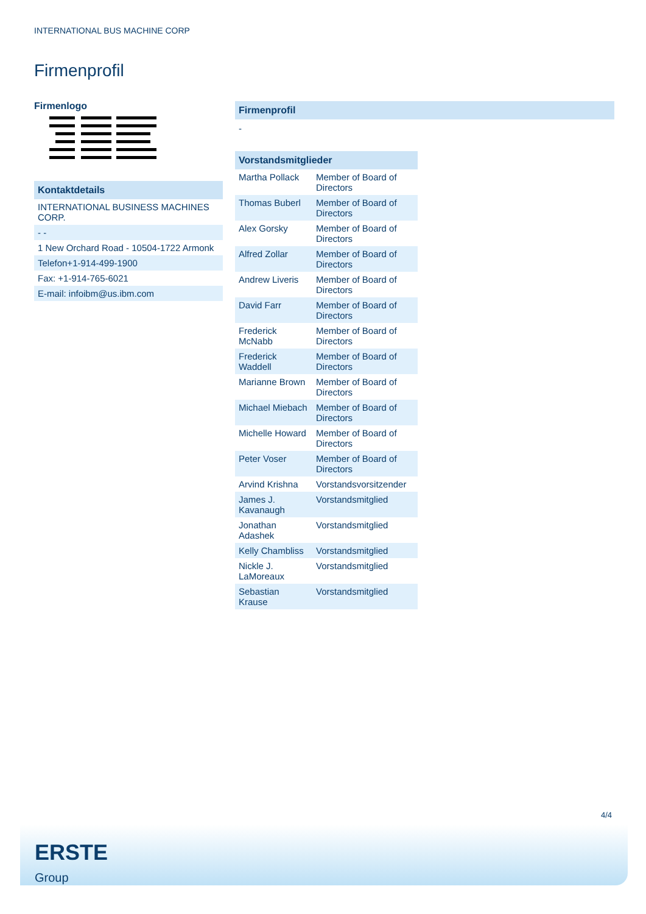INTERNATIONAL BUS MACHINE CORP
Firmenprofil
Firmenlogo
Kontaktdetails
| INTERNATIONAL BUSINESS MACHINES CORP. |
| - - |
| 1 New Orchard Road - 10504-1722 Armonk |
| Telefon+1-914-499-1900 |
| Fax: +1-914-765-6021 |
| E-mail: infoibm@us.ibm.com |
Firmenprofil
-
Vorstandsmitglieder
| Martha Pollack | Member of Board of Directors |
| Thomas Buberl | Member of Board of Directors |
| Alex Gorsky | Member of Board of Directors |
| Alfred Zollar | Member of Board of Directors |
| Andrew Liveris | Member of Board of Directors |
| David Farr | Member of Board of Directors |
| Frederick McNabb | Member of Board of Directors |
| Frederick Waddell | Member of Board of Directors |
| Marianne Brown | Member of Board of Directors |
| Michael Miebach | Member of Board of Directors |
| Michelle Howard | Member of Board of Directors |
| Peter Voser | Member of Board of Directors |
| Arvind Krishna | Vorstandsvorsitzender |
| James J. Kavanaugh | Vorstandsmitglied |
| Jonathan Adashek | Vorstandsmitglied |
| Kelly Chambliss | Vorstandsmitglied |
| Nickle J. LaMoreaux | Vorstandsmitglied |
| Sebastian Krause | Vorstandsmitglied |
4/4
ERSTE
Group